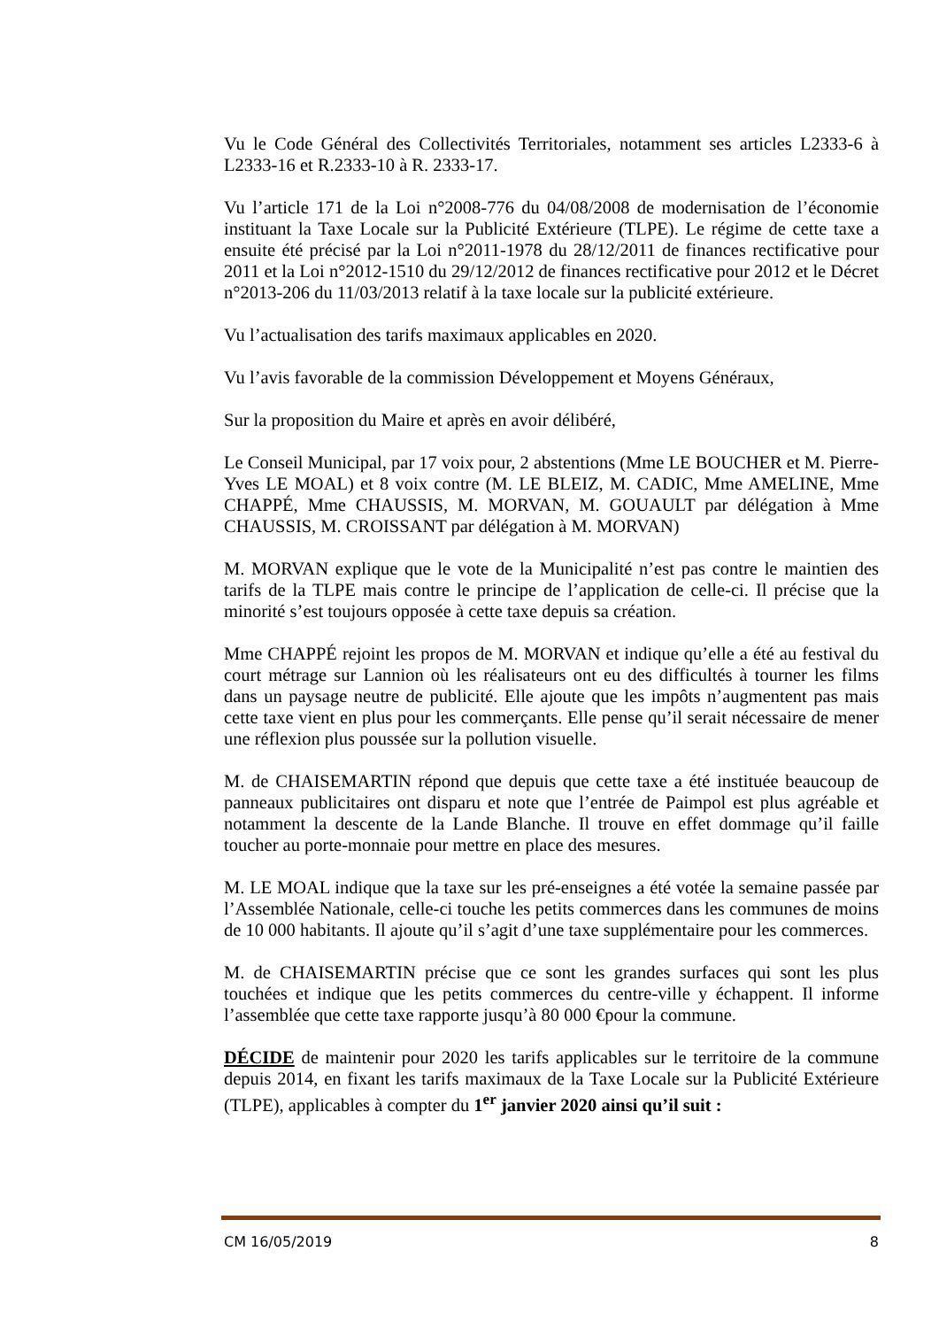Vu le Code Général des Collectivités Territoriales, notamment ses articles L2333-6 à L2333-16 et R.2333-10 à R. 2333-17.
Vu l’article 171 de la Loi n°2008-776 du 04/08/2008 de modernisation de l’économie instituant la Taxe Locale sur la Publicité Extérieure (TLPE). Le régime de cette taxe a ensuite été précisé par la Loi n°2011-1978 du 28/12/2011 de finances rectificative pour 2011 et la Loi n°2012-1510 du 29/12/2012 de finances rectificative pour 2012 et le Décret n°2013-206 du 11/03/2013 relatif à la taxe locale sur la publicité extérieure.
Vu l’actualisation des tarifs maximaux applicables en 2020.
Vu l’avis favorable de la commission Développement et Moyens Généraux,
Sur la proposition du Maire et après en avoir délibéré,
Le Conseil Municipal, par 17 voix pour, 2 abstentions (Mme LE BOUCHER et M. Pierre-Yves LE MOAL) et 8 voix contre (M. LE BLEIZ, M. CADIC, Mme AMELINE, Mme CHAPPÉ, Mme CHAUSSIS, M. MORVAN, M. GOUAULT par délégation à Mme CHAUSSIS, M. CROISSANT par délégation à M. MORVAN)
M. MORVAN explique que le vote de la Municipalité n’est pas contre le maintien des tarifs de la TLPE mais contre le principe de l’application de celle-ci. Il précise que la minorité s’est toujours opposée à cette taxe depuis sa création.
Mme CHAPPÉ rejoint les propos de M. MORVAN et indique qu’elle a été au festival du court métrage sur Lannion où les réalisateurs ont eu des difficultés à tourner les films dans un paysage neutre de publicité. Elle ajoute que les impôts n’augmentent pas mais cette taxe vient en plus pour les commerçants. Elle pense qu’il serait nécessaire de mener une réflexion plus poussée sur la pollution visuelle.
M. de CHAISEMARTIN répond que depuis que cette taxe a été instituée beaucoup de panneaux publicitaires ont disparu et note que l’entrée de Paimpol est plus agréable et notamment la descente de la Lande Blanche. Il trouve en effet dommage qu’il faille toucher au porte-monnaie pour mettre en place des mesures.
M. LE MOAL indique que la taxe sur les pré-enseignes a été votée la semaine passée par l’Assemblée Nationale, celle-ci touche les petits commerces dans les communes de moins de 10 000 habitants. Il ajoute qu’il s’agit d’une taxe supplémentaire pour les commerces.
M. de CHAISEMARTIN précise que ce sont les grandes surfaces qui sont les plus touchées et indique que les petits commerces du centre-ville y échappent. Il informe l’assemblée que cette taxe rapporte jusqu’à 80 000 €pour la commune.
DÉCIDE de maintenir pour 2020 les tarifs applicables sur le territoire de la commune depuis 2014, en fixant les tarifs maximaux de la Taxe Locale sur la Publicité Extérieure (TLPE), applicables à compter du 1<sup>er</sup> janvier 2020 ainsi qu’il suit :
CM 16/05/2019 8